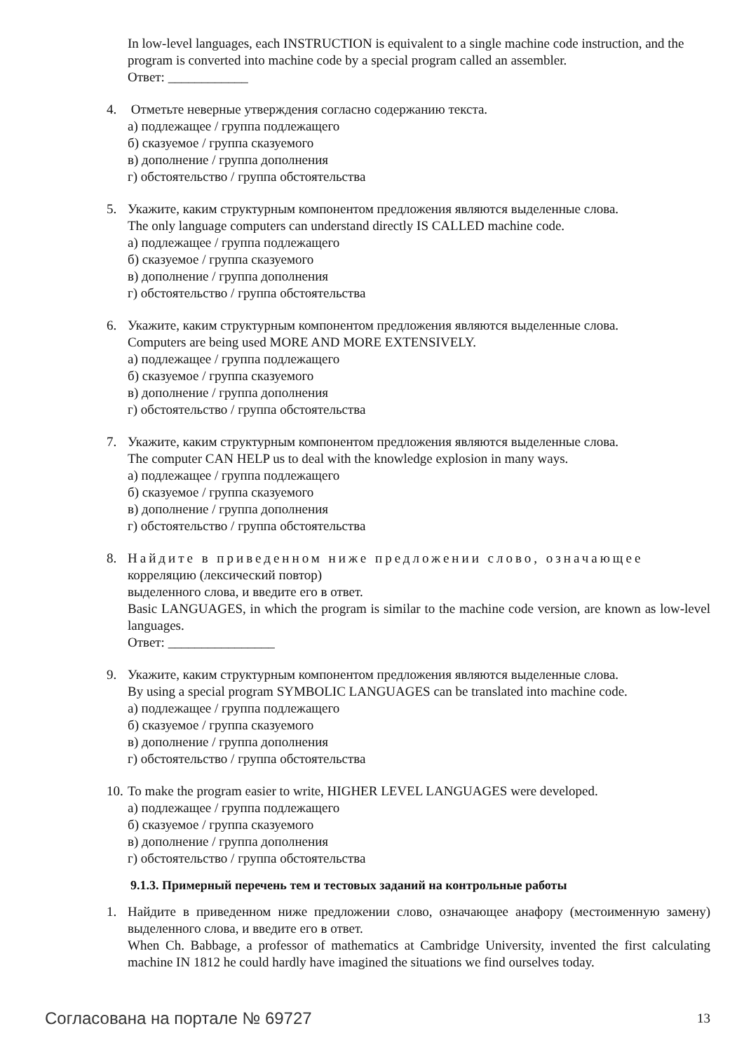In low-level languages, each INSTRUCTION is equivalent to a single machine code instruction, and the program is converted into machine code by a special program called an assembler.
Ответ: ____________
4. Отметьте неверные утверждения согласно содержанию текста.
а) подлежащее / группа подлежащего
б) сказуемое / группа сказуемого
в) дополнение / группа дополнения
г) обстоятельство / группа обстоятельства
5. Укажите, каким структурным компонентом предложения являются выделенные слова.
The only language computers can understand directly IS CALLED machine code.
а) подлежащее / группа подлежащего
б) сказуемое / группа сказуемого
в) дополнение / группа дополнения
г) обстоятельство / группа обстоятельства
6. Укажите, каким структурным компонентом предложения являются выделенные слова.
Computers are being used MORE AND MORE EXTENSIVELY.
а) подлежащее / группа подлежащего
б) сказуемое / группа сказуемого
в) дополнение / группа дополнения
г) обстоятельство / группа обстоятельства
7. Укажите, каким структурным компонентом предложения являются выделенные слова.
The computer CAN HELP us to deal with the knowledge explosion in many ways.
а) подлежащее / группа подлежащего
б) сказуемое / группа сказуемого
в) дополнение / группа дополнения
г) обстоятельство / группа обстоятельства
8. Найдите в приведенном ниже предложении слово, означающее
корреляцию (лексический повтор)
выделенного слова, и введите его в ответ.
Basic LANGUAGES, in which the program is similar to the machine code version, are known as low-level languages.
Ответ: ________________
9. Укажите, каким структурным компонентом предложения являются выделенные слова.
By using a special program SYMBOLIC LANGUAGES can be translated into machine code.
а) подлежащее / группа подлежащего
б) сказуемое / группа сказуемого
в) дополнение / группа дополнения
г) обстоятельство / группа обстоятельства
10. To make the program easier to write, HIGHER LEVEL LANGUAGES were developed.
а) подлежащее / группа подлежащего
б) сказуемое / группа сказуемого
в) дополнение / группа дополнения
г) обстоятельство / группа обстоятельства
9.1.3. Примерный перечень тем и тестовых заданий на контрольные работы
1. Найдите в приведенном ниже предложении слово, означающее анафору (местоименную замену) выделенного слова, и введите его в ответ.
When Ch. Babbage, a professor of mathematics at Cambridge University, invented the first calculating machine IN 1812 he could hardly have imagined the situations we find ourselves today.
Согласована на портале № 69727 13